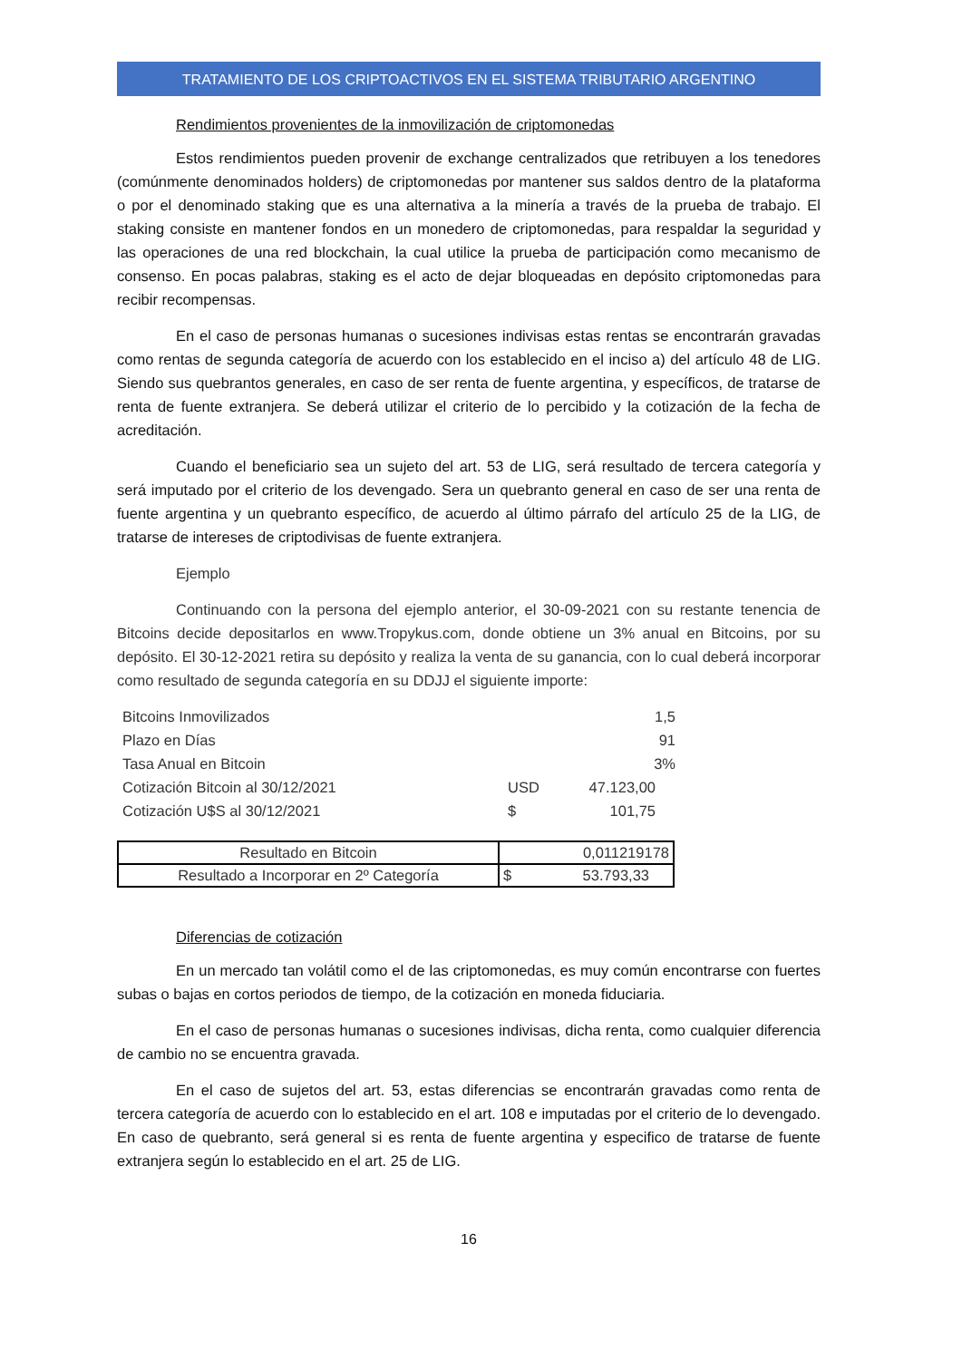TRATAMIENTO DE LOS CRIPTOACTIVOS EN EL SISTEMA TRIBUTARIO ARGENTINO
Rendimientos provenientes de la inmovilización de criptomonedas
Estos rendimientos pueden provenir de exchange centralizados que retribuyen a los tenedores (comúnmente denominados holders) de criptomonedas por mantener sus saldos dentro de la plataforma o por el denominado staking que es una alternativa a la minería a través de la prueba de trabajo. El staking consiste en mantener fondos en un monedero de criptomonedas, para respaldar la seguridad y las operaciones de una red blockchain, la cual utilice la prueba de participación como mecanismo de consenso. En pocas palabras, staking es el acto de dejar bloqueadas en depósito criptomonedas para recibir recompensas.
En el caso de personas humanas o sucesiones indivisas estas rentas se encontrarán gravadas como rentas de segunda categoría de acuerdo con los establecido en el inciso a) del artículo 48 de LIG. Siendo sus quebrantos generales, en caso de ser renta de fuente argentina, y específicos, de tratarse de renta de fuente extranjera. Se deberá utilizar el criterio de lo percibido y la cotización de la fecha de acreditación.
Cuando el beneficiario sea un sujeto del art. 53 de LIG, será resultado de tercera categoría y será imputado por el criterio de los devengado. Sera un quebranto general en caso de ser una renta de fuente argentina y un quebranto específico, de acuerdo al último párrafo del artículo 25 de la LIG, de tratarse de intereses de criptodivisas de fuente extranjera.
Ejemplo
Continuando con la persona del ejemplo anterior, el 30-09-2021 con su restante tenencia de Bitcoins decide depositarlos en www.Tropykus.com, donde obtiene un 3% anual en Bitcoins, por su depósito. El 30-12-2021 retira su depósito y realiza la venta de su ganancia, con lo cual deberá incorporar como resultado de segunda categoría en su DDJJ el siguiente importe:
| Bitcoins Inmovilizados | | 1,5 |
| Plazo en Días | | 91 |
| Tasa Anual en Bitcoin | | 3% |
| Cotización Bitcoin al 30/12/2021 | USD | 47.123,00 |
| Cotización U$S al 30/12/2021 | $ | 101,75 |
| Resultado en Bitcoin | 0,011219178 |
| Resultado a Incorporar en 2º Categoría | $ 53.793,33 |
Diferencias de cotización
En un mercado tan volátil como el de las criptomonedas, es muy común encontrarse con fuertes subas o bajas en cortos periodos de tiempo, de la cotización en moneda fiduciaria.
En el caso de personas humanas o sucesiones indivisas, dicha renta, como cualquier diferencia de cambio no se encuentra gravada.
En el caso de sujetos del art. 53, estas diferencias se encontrarán gravadas como renta de tercera categoría de acuerdo con lo establecido en el art. 108 e imputadas por el criterio de lo devengado. En caso de quebranto, será general si es renta de fuente argentina y especifico de tratarse de fuente extranjera según lo establecido en el art. 25 de LIG.
16